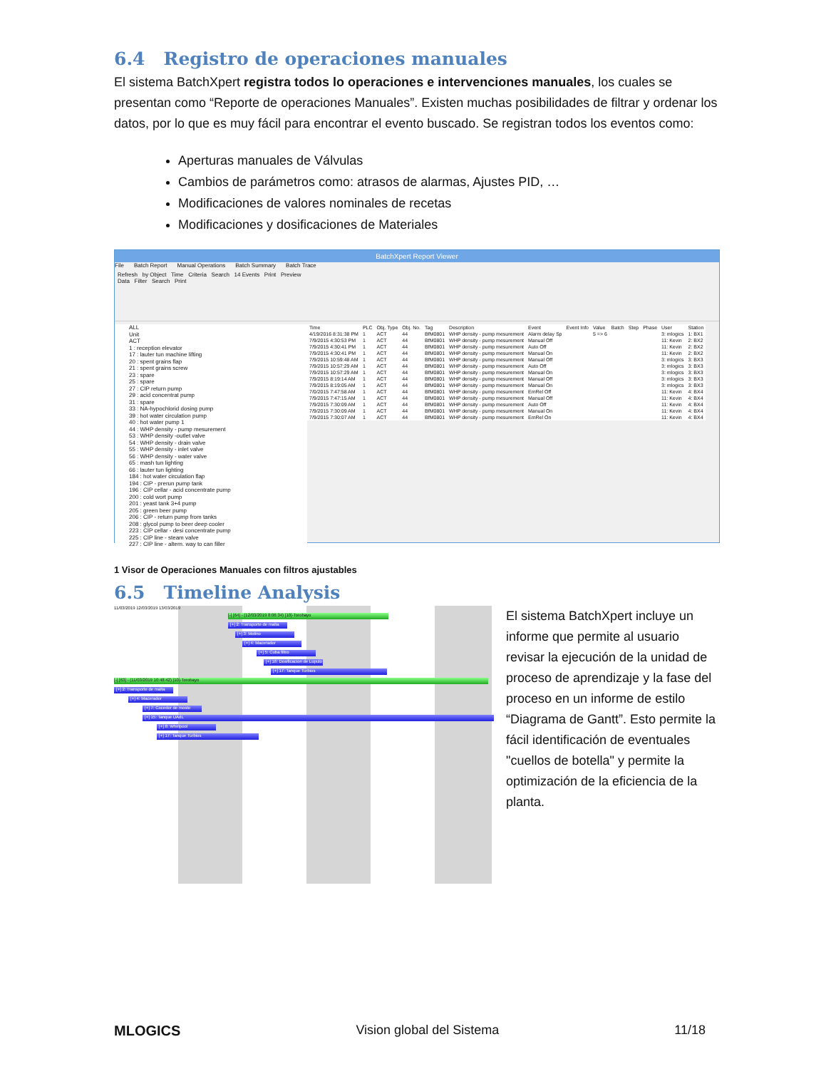6.4 Registro de operaciones manuales
El sistema BatchXpert registra todos lo operaciones e intervenciones manuales, los cuales se presentan como “Reporte de operaciones Manuales”. Existen muchas posibilidades de filtrar y ordenar los datos, por lo que es muy fácil para encontrar el evento buscado. Se registran todos los eventos como:
Aperturas manuales de Válvulas
Cambios de parámetros como: atrasos de alarmas, Ajustes PID, …
Modificaciones de valores nominales de recetas
Modificaciones y dosificaciones de Materiales
BatchXpert Report Viewer
File Batch Report Manual Operations Batch Summary Batch Trace
Refresh by Object Time Criteria Search 14 Events Print Preview
Data Filter Search Print
ALL
Unit
ACT
1 : reception elevator
17 : lauter tun machine lifting
20 : spent grains flap
21 : spent grains screw
23 : spare
25 : spare
27 : CIP return pump
29 : acid concentrat pump
31 : spare
33 : NA-hypochlorid dosing pump
39 : hot water circulation pump
40 : hot water pump 1
44 : WHP density - pump mesurement
53 : WHP density -outlet valve
54 : WHP density - drain valve
55 : WHP density - inlet valve
56 : WHP density - water valve
65 : mash tun lighting
66 : lauter tun lighting
184 : hot water circulation flap
194 : CIP - prerun pump tank
196 : CIP cellar - acid concentrate pump
200 : cold wort pump
201 : yeast tank 3+4 pump
205 : green beer pump
206 : CIP - return pump from tanks
208 : glycol pump to beer deep cooler
223 : CIP cellar - desi concentrate pump
225 : CIP line - steam valve
227 : CIP line - altern. way to can filler
| Time | PLC | Obj. Type | Obj. No. | Tag | Description | Event | Event Info | Value | Batch | Step | Phase | User | Station |
| --- | --- | --- | --- | --- | --- | --- | --- | --- | --- | --- | --- | --- | --- |
| 4/19/2016 8:31:38 PM | 1 | ACT | 44 | BfM0801 | WHP density - pump mesurement | Alarm delay Sp | | 5 => 6 | | | | 3: mlogics | 1: BX1 |
| 7/9/2015 4:30:53 PM | 1 | ACT | 44 | BfM0801 | WHP density - pump mesurement | Manual Off | | | | | | 11: Kevin | 2: BX2 |
| 7/9/2015 4:30:41 PM | 1 | ACT | 44 | BfM0801 | WHP density - pump mesurement | Auto Off | | | | | | 11: Kevin | 2: BX2 |
| 7/9/2015 4:30:41 PM | 1 | ACT | 44 | BfM0801 | WHP density - pump mesurement | Manual On | | | | | | 11: Kevin | 2: BX2 |
| 7/9/2015 10:59:48 AM | 1 | ACT | 44 | BfM0801 | WHP density - pump mesurement | Manual Off | | | | | | 3: mlogics | 3: BX3 |
| 7/9/2015 10:57:29 AM | 1 | ACT | 44 | BfM0801 | WHP density - pump mesurement | Auto Off | | | | | | 3: mlogics | 3: BX3 |
| 7/9/2015 10:57:29 AM | 1 | ACT | 44 | BfM0801 | WHP density - pump mesurement | Manual On | | | | | | 3: mlogics | 3: BX3 |
| 7/9/2015 8:19:14 AM | 1 | ACT | 44 | BfM0801 | WHP density - pump mesurement | Manual Off | | | | | | 3: mlogics | 3: BX3 |
| 7/9/2015 8:19:05 AM | 1 | ACT | 44 | BfM0801 | WHP density - pump mesurement | Manual On | | | | | | 3: mlogics | 3: BX3 |
| 7/0/2015 7:47:58 AM | 1 | ACT | 44 | BfM0801 | WHP density - pump mesurement | EmRel Off | | | | | | 11: Kevin | 4: BX4 |
| 7/9/2015 7:47:15 AM | 1 | ACT | 44 | BfM0801 | WHP density - pump mesurement | Manual Off | | | | | | 11: Kevin | 4: BX4 |
| 7/9/2015 7:30:09 AM | 1 | ACT | 44 | BfM0801 | WHP density - pump mesurement | Auto Off | | | | | | 11: Kevin | 4: BX4 |
| 7/9/2015 7:30:09 AM | 1 | ACT | 44 | BfM0801 | WHP density - pump mesurement | Manual On | | | | | | 11: Kevin | 4: BX4 |
| 7/9/2015 7:30:07 AM | 1 | ACT | 44 | BfM0801 | WHP density - pump mesurement | EmRel On | | | | | | 11: Kevin | 4: BX4 |
1 Visor de Operaciones Manuales con filtros ajustables
6.5 Timeline Analysis
11/03/2019 12/03/2019 13/03/2019
[-] [64] - (12/03/2019 8:06:34) [10]-Torobayo
[+] 2: Transporte de malta
[+] 3: Molino
[+] 4: Macerador
[+] 5: Cuba filtro
[+] 16: Dosificacion de Lupulo
[+] 17: Tanque Turbios
[-] [63] - (11/03/2019 10:48:42) [10]-Torobayo
[+] 2: Transporte de malta
[+] 4: Macerador
[+] 7: Cocedor de mosto
[+] 15: Tanque UAdL
[+] 8: Whirlpool
[+] 17: Tanque Turbios
El sistema BatchXpert incluye un informe que permite al usuario revisar la ejecución de la unidad de proceso de aprendizaje y la fase del proceso en un informe de estilo “Diagrama de Gantt”. Esto permite la fácil identificación de eventuales "cuellos de botella" y permite la optimización de la eficiencia de la planta.
MLOGICS Vision global del Sistema 11/18